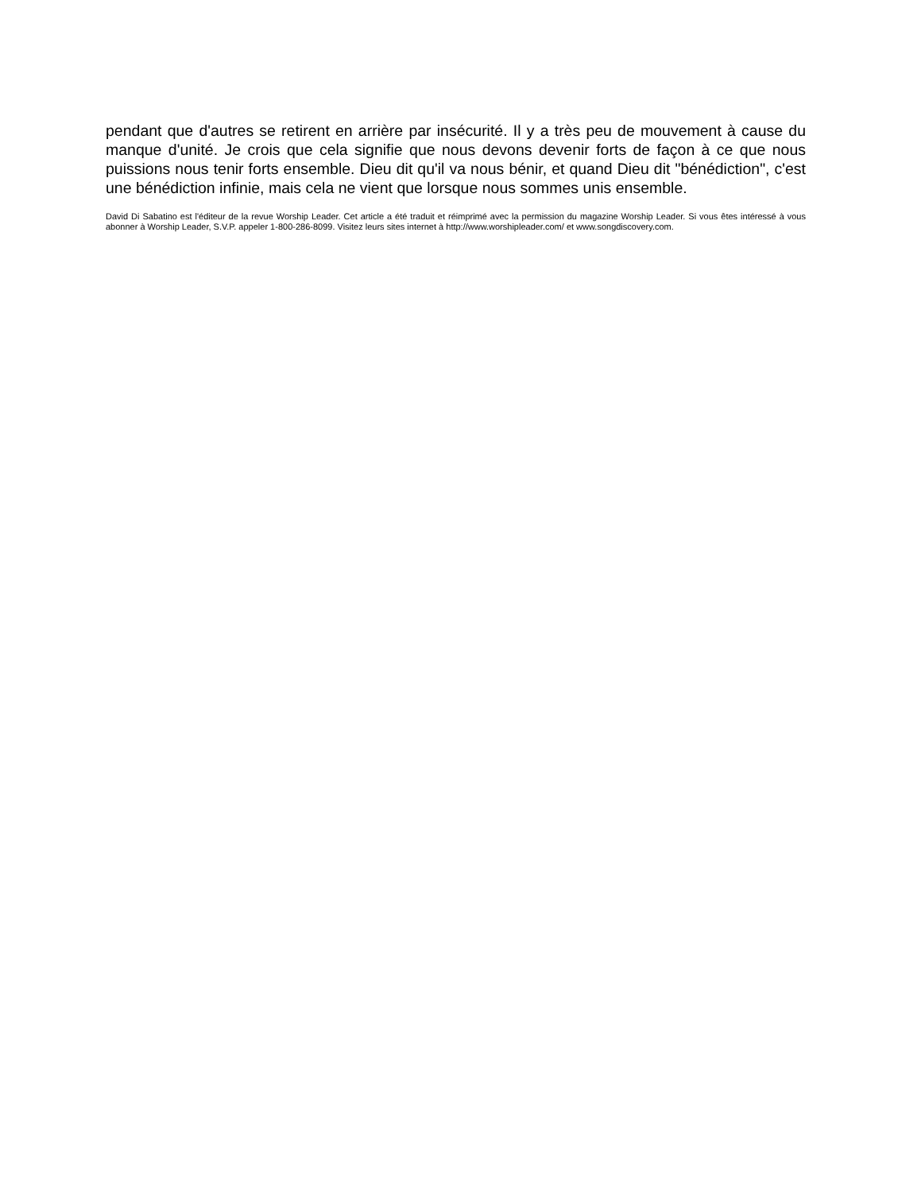pendant que d'autres se retirent en arrière par insécurité. Il y a très peu de mouvement à cause du manque d'unité. Je crois que cela signifie que nous devons devenir forts de façon à ce que nous puissions nous tenir forts ensemble. Dieu dit qu'il va nous bénir, et quand Dieu dit "bénédiction", c'est une bénédiction infinie, mais cela ne vient que lorsque nous sommes unis ensemble.
David Di Sabatino est l'éditeur de la revue Worship Leader. Cet article a été traduit et réimprimé avec la permission du magazine Worship Leader. Si vous êtes intéressé à vous abonner à Worship Leader, S.V.P. appeler 1-800-286-8099. Visitez leurs sites internet à http://www.worshipleader.com/ et www.songdiscovery.com.